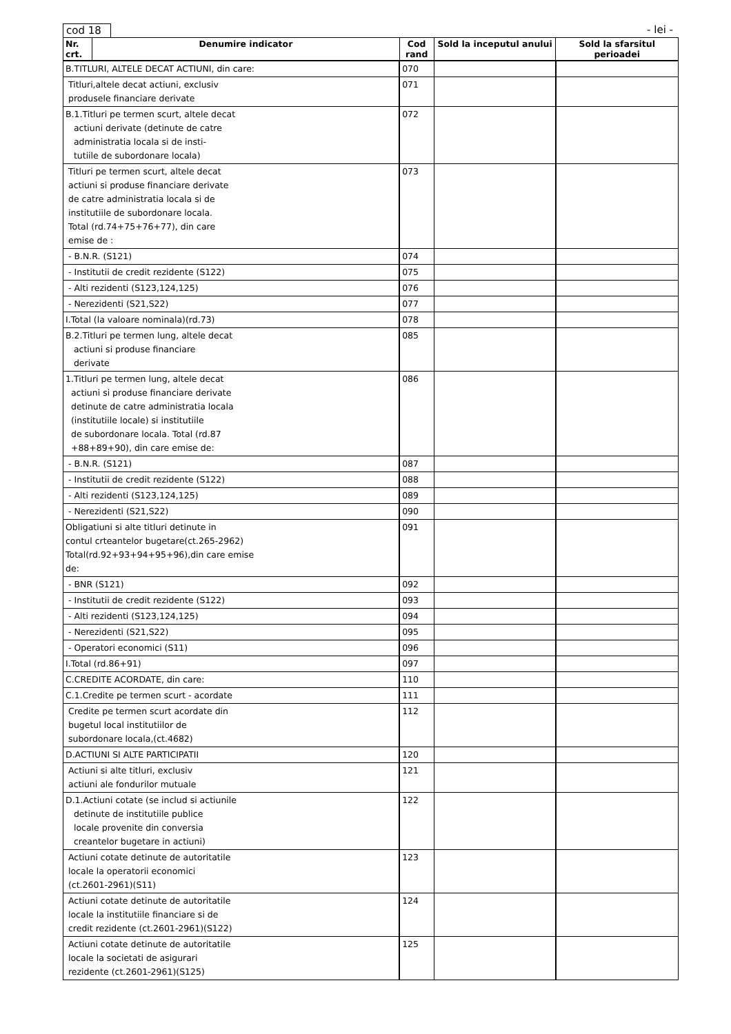cod 18 - lei -
| Nr. crt. | Denumire indicator | Cod rand | Sold la inceputul anului | Sold la sfarsitul perioadei |
| --- | --- | --- | --- | --- |
| B.TITLURI, ALTELE DECAT ACTIUNI, din care: | | 070 | | |
| Titluri,altele decat actiuni, exclusiv produsele financiare derivate | | 071 | | |
| B.1.Titluri pe termen scurt, altele decat actiuni derivate (detinute de catre administratia locala si de insti- tutiile de subordonare locala) | | 072 | | |
| Titluri pe termen scurt, altele decat actiuni si produse financiare derivate de catre administratia locala si de institutiile de subordonare locala. Total (rd.74+75+76+77), din care emise de : | | 073 | | |
| - B.N.R. (S121) | | 074 | | |
| - Institutii de credit rezidente (S122) | | 075 | | |
| - Alti rezidenti (S123,124,125) | | 076 | | |
| - Nerezidenti (S21,S22) | | 077 | | |
| I.Total (la valoare nominala)(rd.73) | | 078 | | |
| B.2.Titluri pe termen lung, altele decat actiuni si produse financiare derivate | | 085 | | |
| 1.Titluri pe termen lung, altele decat actiuni si produse financiare derivate detinute de catre administratia locala (institutiile locale) si institutiile de subordonare locala. Total (rd.87 +88+89+90), din care emise de: | | 086 | | |
| - B.N.R. (S121) | | 087 | | |
| - Institutii de credit rezidente (S122) | | 088 | | |
| - Alti rezidenti (S123,124,125) | | 089 | | |
| - Nerezidenti (S21,S22) | | 090 | | |
| Obligatiuni si alte titluri detinute in contul crteantelor bugetare(ct.265-2962) Total(rd.92+93+94+95+96),din care emise de: | | 091 | | |
| - BNR (S121) | | 092 | | |
| - Institutii de credit rezidente (S122) | | 093 | | |
| - Alti rezidenti (S123,124,125) | | 094 | | |
| - Nerezidenti (S21,S22) | | 095 | | |
| - Operatori economici (S11) | | 096 | | |
| I.Total (rd.86+91) | | 097 | | |
| C.CREDITE ACORDATE, din care: | | 110 | | |
| C.1.Credite pe termen scurt - acordate | | 111 | | |
| Credite pe termen scurt acordate din bugetul local institutiilor de subordonare locala,(ct.4682) | | 112 | | |
| D.ACTIUNI SI ALTE PARTICIPATII | | 120 | | |
| Actiuni si alte titluri, exclusiv actiuni ale fondurilor mutuale | | 121 | | |
| D.1.Actiuni cotate (se includ si actiunile detinute de institutiile publice locale provenite din conversia creantelor bugetare in actiuni) | | 122 | | |
| Actiuni cotate detinute de autoritatile locale la operatorii economici (ct.2601-2961)(S11) | | 123 | | |
| Actiuni cotate detinute de autoritatile locale la institutiile financiare si de credit rezidente (ct.2601-2961)(S122) | | 124 | | |
| Actiuni cotate detinute de autoritatile locale la societati de asigurari rezidente (ct.2601-2961)(S125) | | 125 | | |